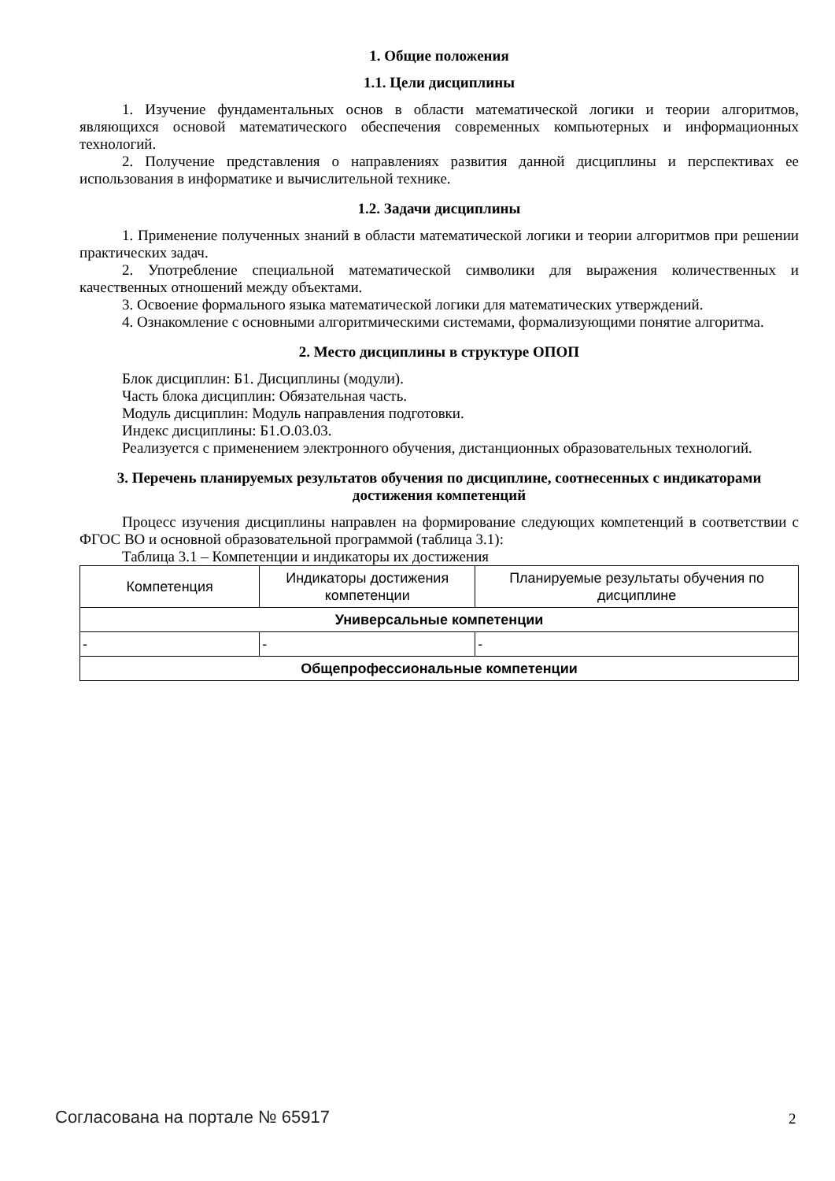1. Общие положения
1.1. Цели дисциплины
1. Изучение фундаментальных основ в области математической логики и теории алгоритмов, являющихся основой математического обеспечения современных компьютерных и информационных технологий.
2. Получение представления о направлениях развития данной дисциплины и перспективах ее использования в информатике и вычислительной технике.
1.2. Задачи дисциплины
1. Применение полученных знаний в области математической логики и теории алгоритмов при решении практических задач.
2. Употребление специальной математической символики для выражения количественных и качественных отношений между объектами.
3. Освоение формального языка математической логики для математических утверждений.
4. Ознакомление с основными алгоритмическими системами, формализующими понятие алгоритма.
2. Место дисциплины в структуре ОПОП
Блок дисциплин: Б1. Дисциплины (модули).
Часть блока дисциплин: Обязательная часть.
Модуль дисциплин: Модуль направления подготовки.
Индекс дисциплины: Б1.О.03.03.
Реализуется с применением электронного обучения, дистанционных образовательных технологий.
3. Перечень планируемых результатов обучения по дисциплине, соотнесенных с индикаторами достижения компетенций
Процесс изучения дисциплины направлен на формирование следующих компетенций в соответствии с ФГОС ВО и основной образовательной программой (таблица 3.1):
Таблица 3.1 – Компетенции и индикаторы их достижения
| Компетенция | Индикаторы достижения компетенции | Планируемые результаты обучения по дисциплине |
| --- | --- | --- |
| Универсальные компетенции | | |
| - | - | - |
| Общепрофессиональные компетенции | | |
Согласована на портале № 65917 2